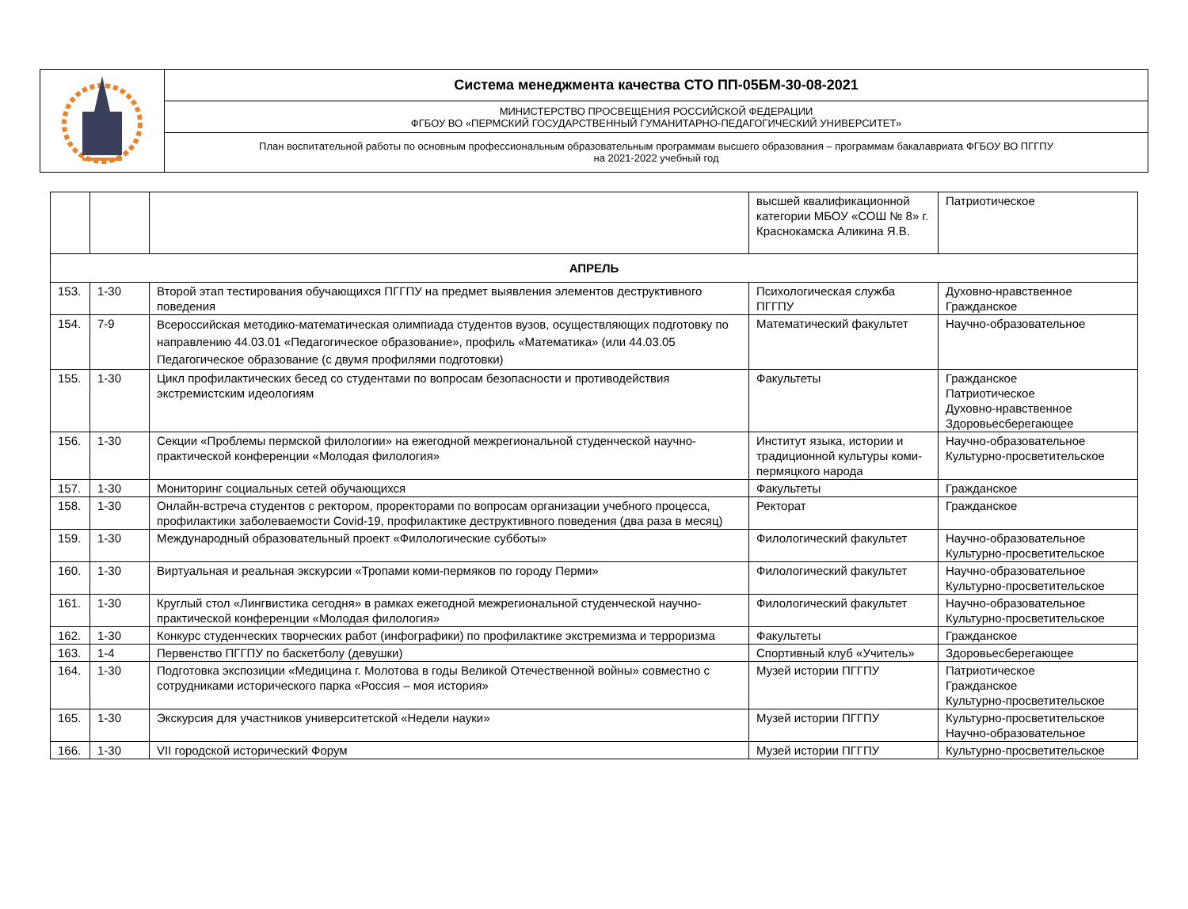| | Система менеджмента качества СТО ПП-05БМ-30-08-2021 |
| | МИНИСТЕРСТВО ПРОСВЕЩЕНИЯ РОССИЙСКОЙ ФЕДЕРАЦИИ ФГБОУ ВО «ПЕРМСКИЙ ГОСУДАРСТВЕННЫЙ ГУМАНИТАРНО-ПЕДАГОГИЧЕСКИЙ УНИВЕРСИТЕТ» |
| | План воспитательной работы по основным профессиональным образовательным программам высшего образования – программам бакалавриата ФГБОУ ВО ПГГПУ на 2021-2022 учебный год |
| | | | высшей квалификационной категории МБОУ «СОШ № 8» г. Краснокамска Аликина Я.В. | Патриотическое |
| АПРЕЛЬ | | | | |
| 153. | 1-30 | Второй этап тестирования обучающихся ПГГПУ на предмет выявления элементов деструктивного поведения | Психологическая служба ПГГПУ | Духовно-нравственное Гражданское |
| 154. | 7-9 | Всероссийская методико-математическая олимпиада студентов вузов, осуществляющих подготовку по направлению 44.03.01 «Педагогическое образование», профиль «Математика» (или 44.03.05 Педагогическое образование (с двумя профилями подготовки) | Математический факультет | Научно-образовательное |
| 155. | 1-30 | Цикл профилактических бесед со студентами по вопросам безопасности и противодействия экстремистским идеологиям | Факультеты | Гражданское Патриотическое Духовно-нравственное Здоровьесберегающее |
| 156. | 1-30 | Секции «Проблемы пермской филологии» на ежегодной межрегиональной студенческой научно-практической конференции «Молодая филология» | Институт языка, истории и традиционной культуры коми-пермяцкого народа | Научно-образовательное Культурно-просветительское |
| 157. | 1-30 | Мониторинг социальных сетей обучающихся | Факультеты | Гражданское |
| 158. | 1-30 | Онлайн-встреча студентов с ректором, проректорами по вопросам организации учебного процесса, профилактики заболеваемости Covid-19, профилактике деструктивного поведения (два раза в месяц) | Ректорат | Гражданское |
| 159. | 1-30 | Международный образовательный проект «Филологические субботы» | Филологический факультет | Научно-образовательное Культурно-просветительское |
| 160. | 1-30 | Виртуальная и реальная экскурсии «Тропами коми-пермяков по городу Перми» | Филологический факультет | Научно-образовательное Культурно-просветительское |
| 161. | 1-30 | Круглый стол «Лингвистика сегодня» в рамках ежегодной межрегиональной студенческой научно-практической конференции «Молодая филология» | Филологический факультет | Научно-образовательное Культурно-просветительское |
| 162. | 1-30 | Конкурс студенческих творческих работ (инфографики) по профилактике экстремизма и терроризма | Факультеты | Гражданское |
| 163. | 1-4 | Первенство ПГГПУ по баскетболу (девушки) | Спортивный клуб «Учитель» | Здоровьесберегающее |
| 164. | 1-30 | Подготовка экспозиции «Медицина г. Молотова в годы Великой Отечественной войны» совместно с сотрудниками исторического парка «Россия – моя история» | Музей истории ПГГПУ | Патриотическое Гражданское Культурно-просветительское |
| 165. | 1-30 | Экскурсия для участников университетской «Недели науки» | Музей истории ПГГПУ | Культурно-просветительское Научно-образовательное |
| 166. | 1-30 | VII городской исторический Форум | Музей истории ПГГПУ | Культурно-просветительское |